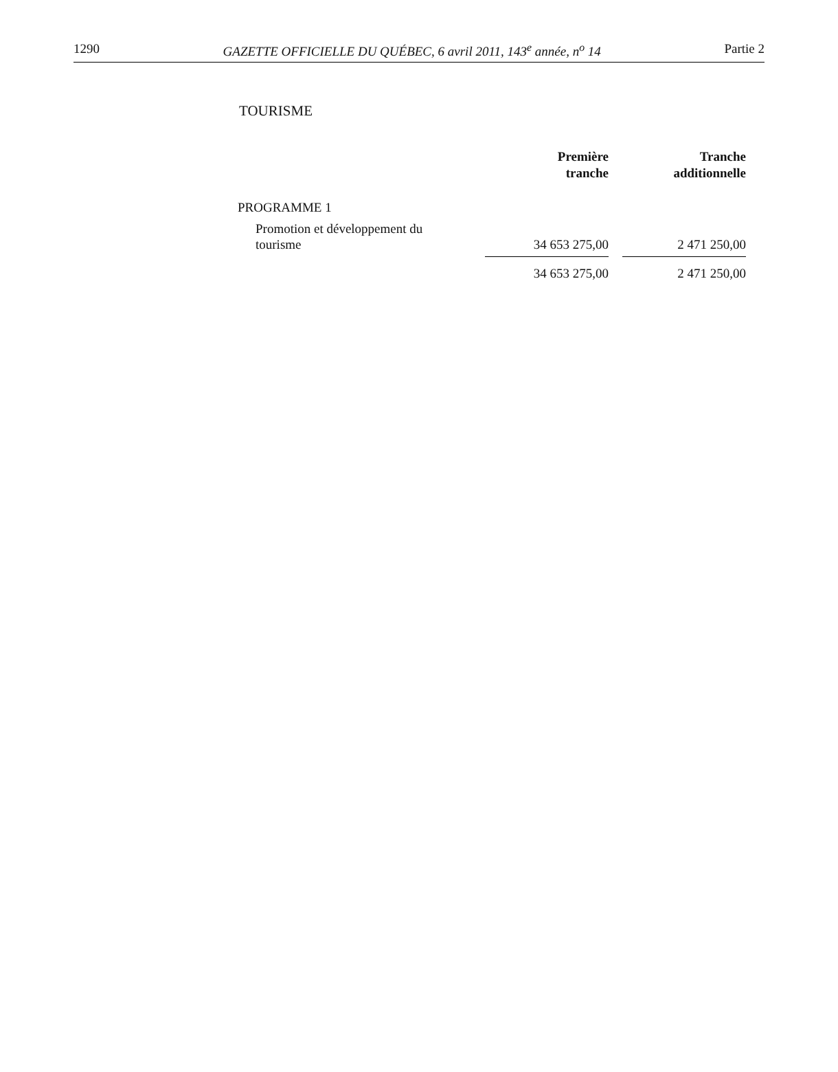1290 GAZETTE OFFICIELLE DU QUÉBEC, 6 avril 2011, 143<sup>e</sup> année, n<sup>o</sup> 14 Partie 2
TOURISME
| | Première tranche | | Tranche additionnelle |
| --- | --- | --- | --- |
| PROGRAMME 1 | | | |
| Promotion et développement du tourisme | 34 653 275,00 | | 2 471 250,00 |
| | 34 653 275,00 | | 2 471 250,00 |